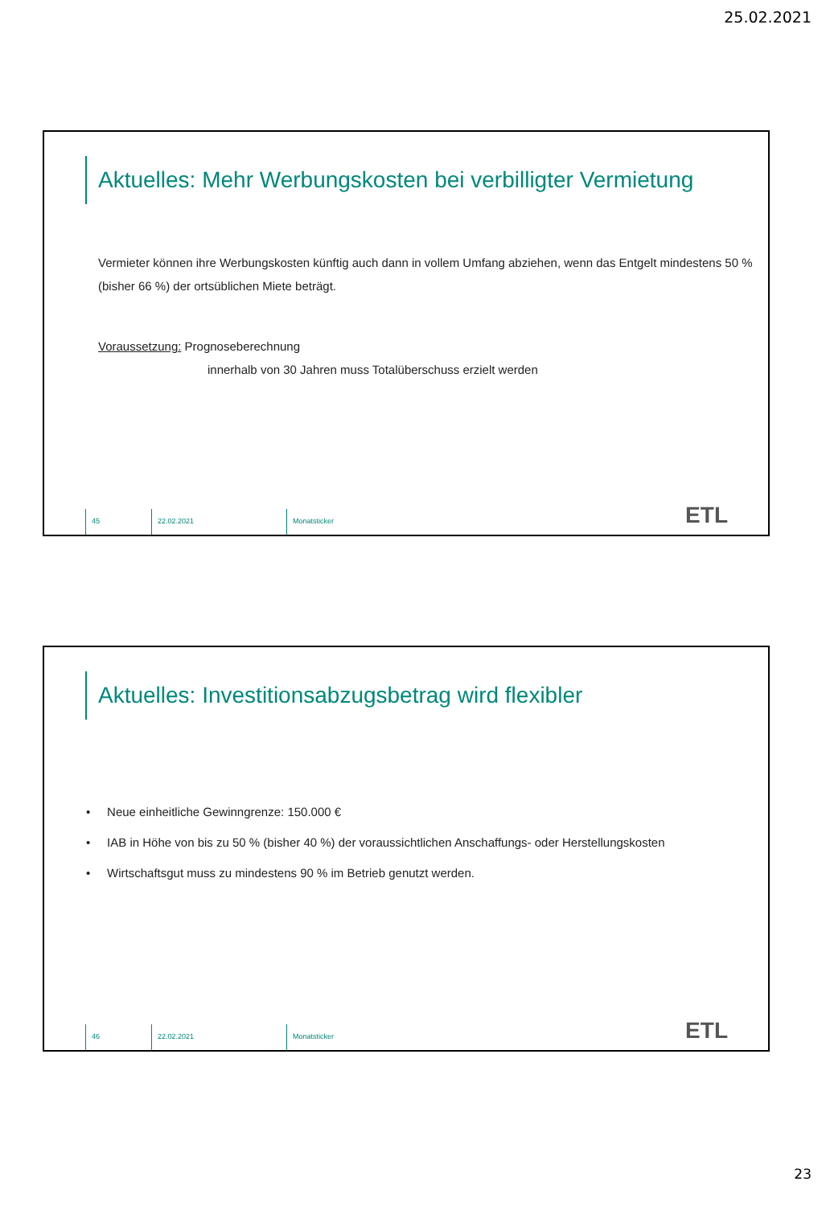25.02.2021
Aktuelles: Mehr Werbungskosten bei verbilligter Vermietung
Vermieter können ihre Werbungskosten künftig auch dann in vollem Umfang abziehen, wenn das Entgelt mindestens 50 % (bisher 66 %) der ortsüblichen Miete beträgt.
Voraussetzung: Prognoseberechnung
innerhalb von 30 Jahren muss Totalüberschuss erzielt werden
45 22.02.2021 Monatsticker
ETL
Aktuelles: Investitionsabzugsbetrag wird flexibler
• Neue einheitliche Gewinngrenze: 150.000 €
• IAB in Höhe von bis zu 50 % (bisher 40 %) der voraussichtlichen Anschaffungs- oder Herstellungskosten
• Wirtschaftsgut muss zu mindestens 90 % im Betrieb genutzt werden.
46 22.02.2021 Monatsticker
ETL
23